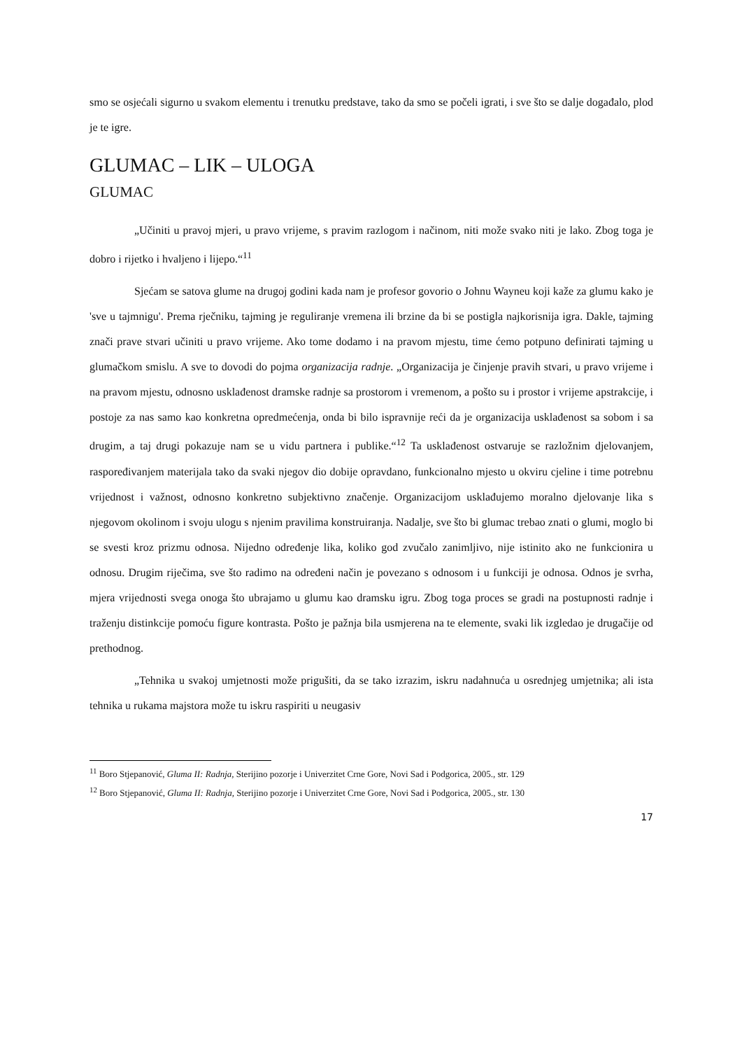smo se osjećali sigurno u svakom elementu i trenutku predstave, tako da smo se počeli igrati, i sve što se dalje događalo, plod je te igre.
GLUMAC – LIK – ULOGA
GLUMAC
„Učiniti u pravoj mjeri, u pravo vrijeme, s pravim razlogom i načinom, niti može svako niti je lako. Zbog toga je dobro i rijetko i hvaljeno i lijepo.“<sup>11</sup>
Sjećam se satova glume na drugoj godini kada nam je profesor govorio o Johnu Wayneu koji kaže za glumu kako je 'sve u tajmnigu'. Prema rječniku, tajming je reguliranje vremena ili brzine da bi se postigla najkorisnija igra. Dakle, tajming znači prave stvari učiniti u pravo vrijeme. Ako tome dodamo i na pravom mjestu, time ćemo potpuno definirati tajming u glumačkom smislu. A sve to dovodi do pojma organizacija radnje. „Organizacija je činjenje pravih stvari, u pravo vrijeme i na pravom mjestu, odnosno usklađenost dramske radnje sa prostorom i vremenom, a pošto su i prostor i vrijeme apstrakcije, i postoje za nas samo kao konkretna opredmećenja, onda bi bilo ispravnije reći da je organizacija usklađenost sa sobom i sa drugim, a taj drugi pokazuje nam se u vidu partnera i publike.“<sup>12</sup> Ta usklađenost ostvaruje se razložnim djelovanjem, raspoređivanjem materijala tako da svaki njegov dio dobije opravdano, funkcionalno mjesto u okviru cjeline i time potrebnu vrijednost i važnost, odnosno konkretno subjektivno značenje. Organizacijom usklađujemo moralno djelovanje lika s njegovom okolinom i svoju ulogu s njenim pravilima konstruiranja. Nadalje, sve što bi glumac trebao znati o glumi, moglo bi se svesti kroz prizmu odnosa. Nijedno određenje lika, koliko god zvučalo zanimljivo, nije istinito ako ne funkcionira u odnosu. Drugim riječima, sve što radimo na određeni način je povezano s odnosom i u funkciji je odnosa. Odnos je svrha, mjera vrijednosti svega onoga što ubrajamo u glumu kao dramsku igru. Zbog toga proces se gradi na postupnosti radnje i traženju distinkcije pomoću figure kontrasta. Pošto je pažnja bila usmjerena na te elemente, svaki lik izgledao je drugačije od prethodnog.
„Tehnika u svakoj umjetnosti može prigušiti, da se tako izrazim, iskru nadahnuća u osrednjeg umjetnika; ali ista tehnika u rukama majstora može tu iskru raspiriti u neugasiv
<sup>11</sup> Boro Stjepanović, Gluma II: Radnja, Sterijino pozorje i Univerzitet Crne Gore, Novi Sad i Podgorica, 2005., str. 129
<sup>12</sup> Boro Stjepanović, Gluma II: Radnja, Sterijino pozorje i Univerzitet Crne Gore, Novi Sad i Podgorica, 2005., str. 130
17